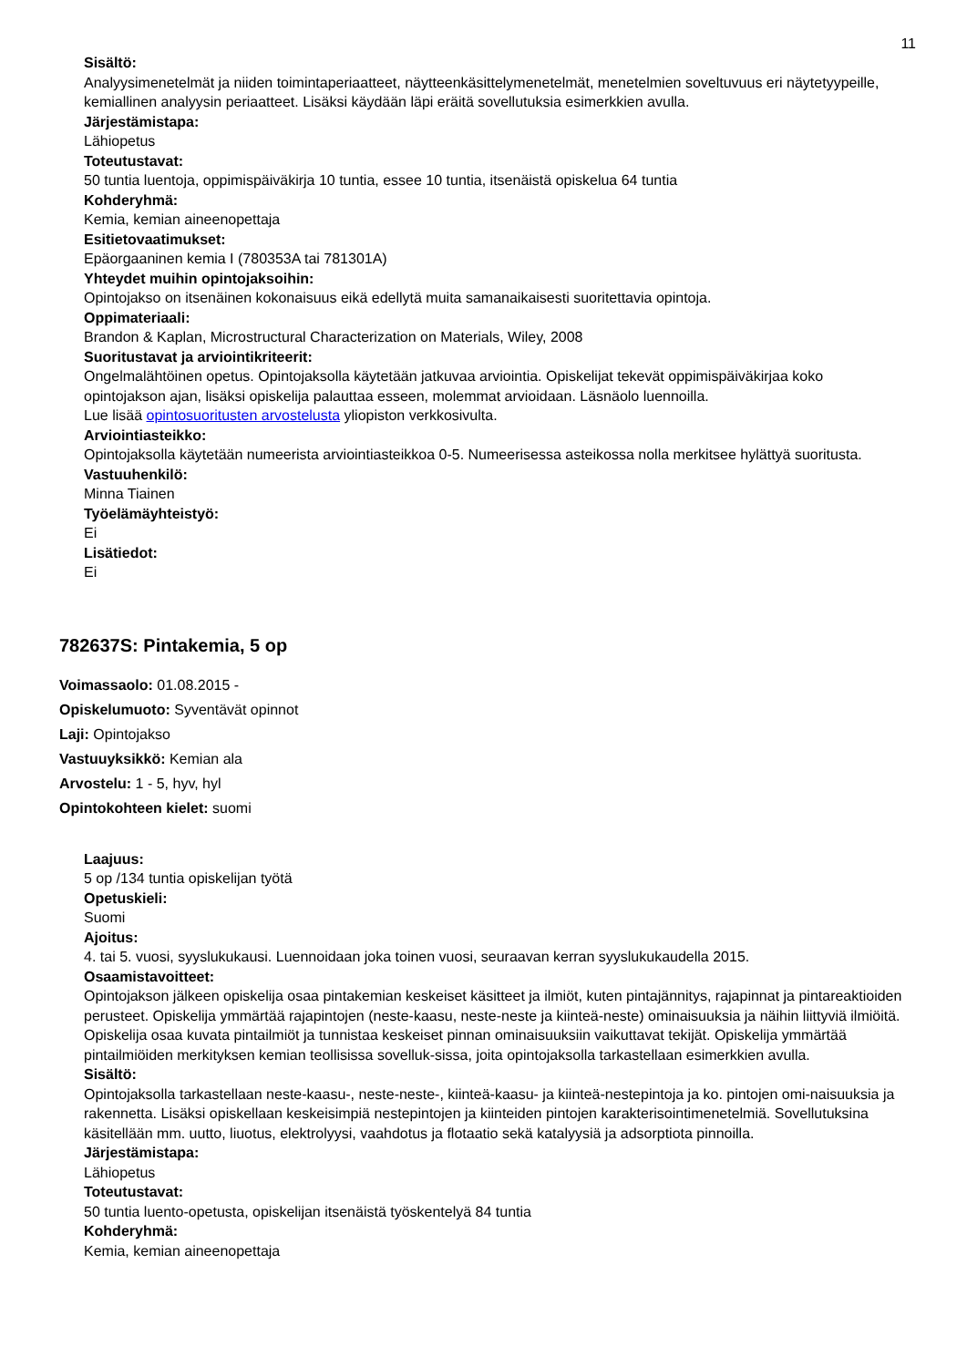11
Sisältö:
Analyysimenetelmät ja niiden toimintaperiaatteet, näytteenkäsittelymenetelmät, menetelmien soveltuvuus eri näytetyypeille, kemiallinen analyysin periaatteet. Lisäksi käydään läpi eräitä sovellutuksia esimerkkien avulla.
Järjestämistapa:
Lähiopetus
Toteutustavat:
50 tuntia luentoja, oppimispäiväkirja 10 tuntia, essee 10 tuntia, itsenäistä opiskelua 64 tuntia
Kohderyhmä:
Kemia, kemian aineenopettaja
Esitietovaatimukset:
Epäorgaaninen kemia I (780353A tai 781301A)
Yhteydet muihin opintojaksoihin:
Opintojakso on itsenäinen kokonaisuus eikä edellytä muita samanaikaisesti suoritettavia opintoja.
Oppimateriaali:
Brandon & Kaplan, Microstructural Characterization on Materials, Wiley, 2008
Suoritustavat ja arviointikriteerit:
Ongelmalähtöinen opetus. Opintojaksolla käytetään jatkuvaa arviointia. Opiskelijat tekevät oppimispäiväkirjaa koko opintojakson ajan, lisäksi opiskelija palauttaa esseen, molemmat arvioidaan. Läsnäolo luennoilla.
Lue lisää opintosuoritusten arvostelusta yliopiston verkkosivulta.
Arviointiasteikko:
Opintojaksolla käytetään numeerista arviointiasteikkoa 0-5. Numeerisessa asteikossa nolla merkitsee hylättyä suoritusta.
Vastuuhenkilö:
Minna Tiainen
Työelämäyhteistyö:
Ei
Lisätiedot:
Ei
782637S: Pintakemia, 5 op
Voimassaolo: 01.08.2015 -
Opiskelumuoto: Syventävät opinnot
Laji: Opintojakso
Vastuuyksikkö: Kemian ala
Arvostelu: 1 - 5, hyv, hyl
Opintokohteen kielet: suomi
Laajuus:
5 op /134 tuntia opiskelijan työtä
Opetuskieli:
Suomi
Ajoitus:
4. tai 5. vuosi, syyslukukausi. Luennoidaan joka toinen vuosi, seuraavan kerran syyslukukaudella 2015.
Osaamistavoitteet:
Opintojakson jälkeen opiskelija osaa pintakemian keskeiset käsitteet ja ilmiöt, kuten pintajännitys, rajapinnat ja pintareaktioiden perusteet. Opiskelija ymmärtää rajapintojen (neste-kaasu, neste-neste ja kiinteä-neste) ominaisuuksia ja näihin liittyviä ilmiöitä. Opiskelija osaa kuvata pintailmiöt ja tunnistaa keskeiset pinnan ominaisuuksiin vaikuttavat tekijät. Opiskelija ymmärtää pintailmiöiden merkityksen kemian teollisissa sovelluk-sissa, joita opintojaksolla tarkastellaan esimerkkien avulla.
Sisältö:
Opintojaksolla tarkastellaan neste-kaasu-, neste-neste-, kiinteä-kaasu- ja kiinteä-nestepintoja ja ko. pintojen omi-naisuuksia ja rakennetta. Lisäksi opiskellaan keskeisimpiä nestepintojen ja kiinteiden pintojen karakterisointimenetelmiä. Sovellutuksina käsitellään mm. uutto, liuotus, elektrolyysi, vaahdotus ja flotaatio sekä katalyysiä ja adsorptiota pinnoilla.
Järjestämistapa:
Lähiopetus
Toteutustavat:
50 tuntia luento-opetusta, opiskelijan itsenäistä työskentelyä 84 tuntia
Kohderyhmä:
Kemia, kemian aineenopettaja